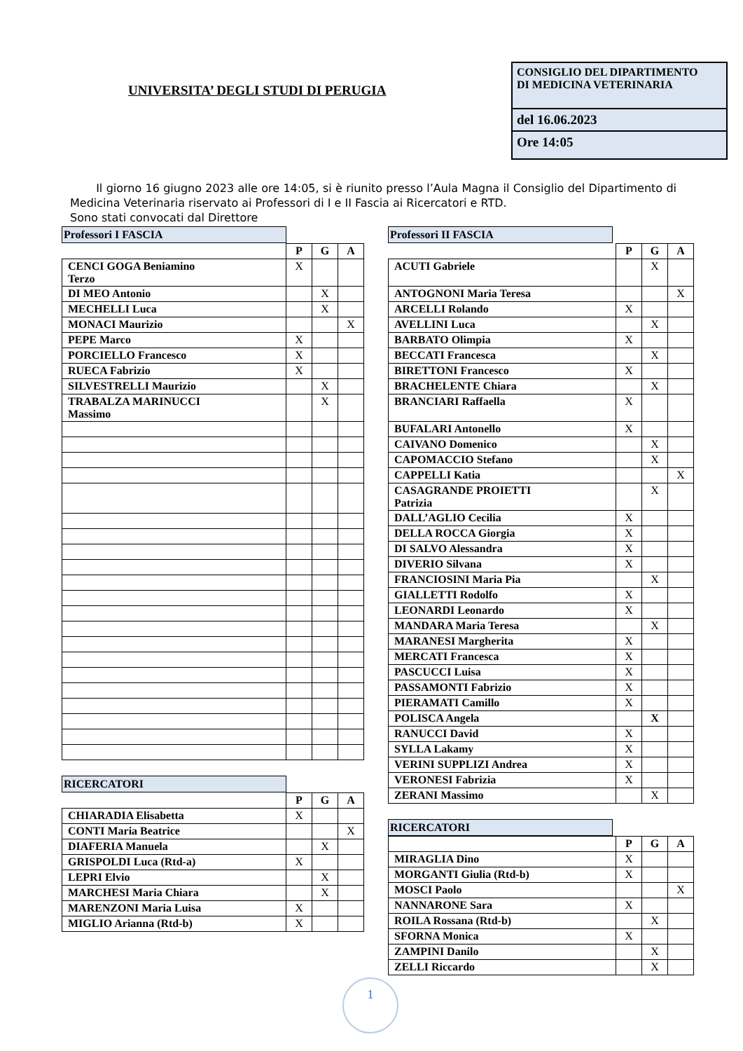UNIVERSITA’ DEGLI STUDI DI PERUGIA
CONSIGLIO DEL DIPARTIMENTO
DI MEDICINA VETERINARIA
del 16.06.2023
Ore 14:05
Il giorno 16 giugno 2023 alle ore 14:05, si è riunito presso l’Aula Magna il Consiglio del Dipartimento di Medicina Veterinaria riservato ai Professori di I e II Fascia ai Ricercatori e RTD.
Sono stati convocati dal Direttore
Professori I FASCIA
| | P | G | A |
| CENCI GOGA Beniamino Terzo | X | | |
| DI MEO Antonio | | X | |
| MECHELLI Luca | | X | |
| MONACI Maurizio | | | X |
| PEPE Marco | X | | |
| PORCIELLO Francesco | X | | |
| RUECA Fabrizio | X | | |
| SILVESTRELLI Maurizio | | X | |
| TRABALZA MARINUCCI Massimo | | X | |
RICERCATORI
| | P | G | A |
| CHIARADIA Elisabetta | X | | |
| CONTI Maria Beatrice | | | X |
| DIAFERIA Manuela | | X | |
| GRISPOLDI Luca (Rtd-a) | X | | |
| LEPRI Elvio | | X | |
| MARCHESI Maria Chiara | | X | |
| MARENZONI Maria Luisa | X | | |
| MIGLIO Arianna (Rtd-b) | X | | |
Professori II FASCIA
| | P | G | A |
| ACUTI Gabriele | | X | |
| ANTOGNONI Maria Teresa | | | X |
| ARCELLI Rolando | X | | |
| AVELLINI Luca | | X | |
| BARBATO Olimpia | X | | |
| BECCATI Francesca | | X | |
| BIRETTONI Francesco | X | | |
| BRACHELENTE Chiara | | X | |
| BRANCIARI Raffaella | X | | |
| BUFALARI Antonello | X | | |
| CAIVANO Domenico | | X | |
| CAPOMACCIO Stefano | | X | |
| CAPPELLI Katia | | | X |
| CASAGRANDE PROIETTI Patrizia | | X | |
| DALL’AGLIO Cecilia | X | | |
| DELLA ROCCA Giorgia | X | | |
| DI SALVO Alessandra | X | | |
| DIVERIO Silvana | X | | |
| FRANCIOSINI Maria Pia | | X | |
| GIALLETTI Rodolfo | X | | |
| LEONARDI Leonardo | X | | |
| MANDARA Maria Teresa | | X | |
| MARANESI Margherita | X | | |
| MERCATI Francesca | X | | |
| PASCUCCI Luisa | X | | |
| PASSAMONTI Fabrizio | X | | |
| PIERAMATI Camillo | X | | |
| POLISCA Angela | | X | |
| RANUCCI David | X | | |
| SYLLA Lakamy | X | | |
| VERINI SUPPLIZI Andrea | X | | |
| VERONESI Fabrizia | X | | |
| ZERANI Massimo | | X | |
RICERCATORI
| | P | G | A |
| MIRAGLIA Dino | X | | |
| MORGANTI Giulia (Rtd-b) | X | | |
| MOSCI Paolo | | | X |
| NANNARONE Sara | X | | |
| ROILA Rossana (Rtd-b) | | X | |
| SFORNA Monica | X | | |
| ZAMPINI Danilo | | X | |
| ZELLI Riccardo | | X | |
1